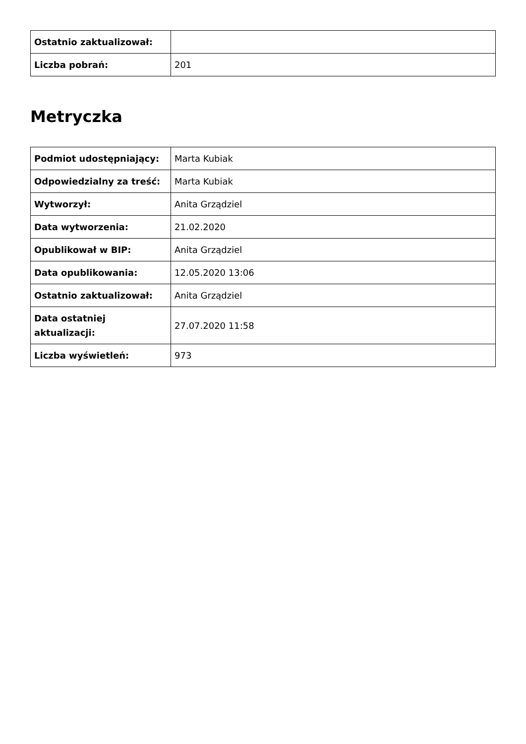| Ostatnio zaktualizował: | |
| Liczba pobrań: | 201 |
Metryczka
| Podmiot udostępniający: | Marta Kubiak |
| Odpowiedzialny za treść: | Marta Kubiak |
| Wytworzył: | Anita Grządziel |
| Data wytworzenia: | 21.02.2020 |
| Opublikował w BIP: | Anita Grządziel |
| Data opublikowania: | 12.05.2020 13:06 |
| Ostatnio zaktualizował: | Anita Grządziel |
| Data ostatniej aktualizacji: | 27.07.2020 11:58 |
| Liczba wyświetleń: | 973 |